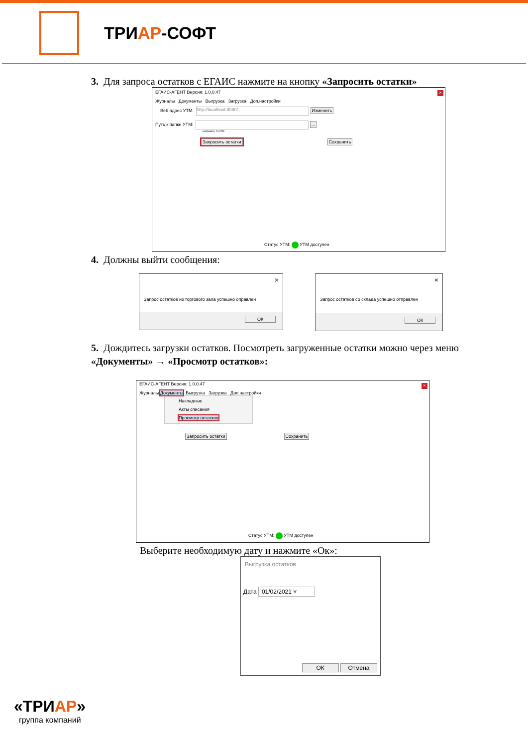ТРИАР-СОФТ
3. Для запроса остатков с ЕГАИС нажмите на кнопку «Запросить остатки»
×
ЕГАИС-АГЕНТ Версия: 1.0.0.47
Журналы Документы Выгрузка Загрузка Доп.настройки
Веб адрес УТМ: http://localhost:8080/ Изменить
Путь к папке УТМ: ...
Например: C:\UTM
Запросить остатки Сохранить
Статус УТМ: УТМ доступен
4. Должны выйти сообщения:
×
Запрос остатков из торгового зала успешно оправлен
ОК
×
Запрос остатков со склада успешно отправлен
ОК
5. Дождитесь загрузки остатков. Посмотреть загруженные остатки можно через меню «Документы» → «Просмотр остатков»:
×
ЕГАИС-АГЕНТ Версия: 1.0.0.47
Журналы Документы Выгрузка Загрузка Доп.настройки
Накладные
Акты списания
Просмотр остатков
Запросить остатки Сохранить
Статус УТМ: УТМ доступен
Выберите необходимую дату и нажмите «Ок»:
Выгрузка остатков
Дата 01/02/2021 ˅
ОК Отмена
«ТРИАР»
группа компаний